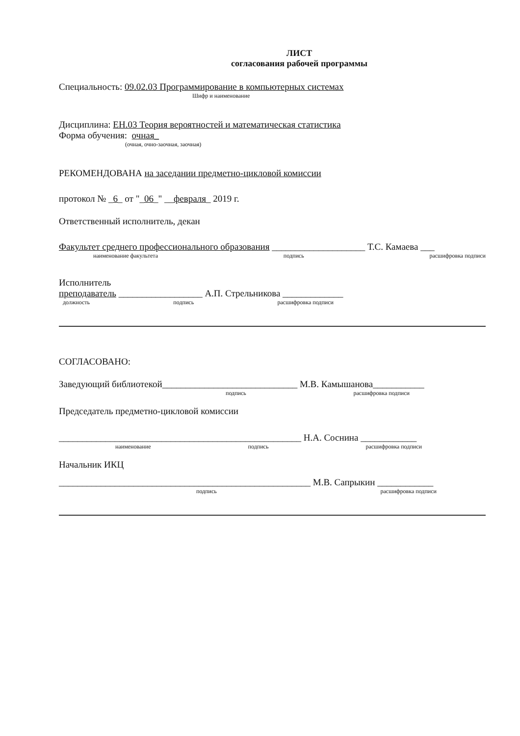ЛИСТ
согласования рабочей программы
Специальность: 09.02.03 Программирование в компьютерных системах
Шифр и наименование
Дисциплина: ЕН.03 Теория вероятностей и математическая статистика
Форма обучения: очная_
(очная, очно-заочная, заочная)
РЕКОМЕНДОВАНА на заседании предметно-цикловой комиссии
протокол № _6_ от "_06_" __февраля_ 2019 г.
Ответственный исполнитель, декан
Факультет среднего профессионального образования ____________________ Т.С. Камаева ___
наименование факультета подпись расшифровка подписи
Исполнитель
преподаватель __________________ А.П. Стрельникова _____________
должность подпись расшифровка подписи
СОГЛАСОВАНО:
Заведующий библиотекой_____________________________ М.В. Камышанова___________
подпись расшифровка подписи
Председатель предметно-цикловой комиссии
____________________________________________________ Н.А. Соснина ____________
наименование подпись расшифровка подписи
Начальник ИКЦ
______________________________________________________ М.В. Сапрыкин ____________
подпись расшифровка подписи